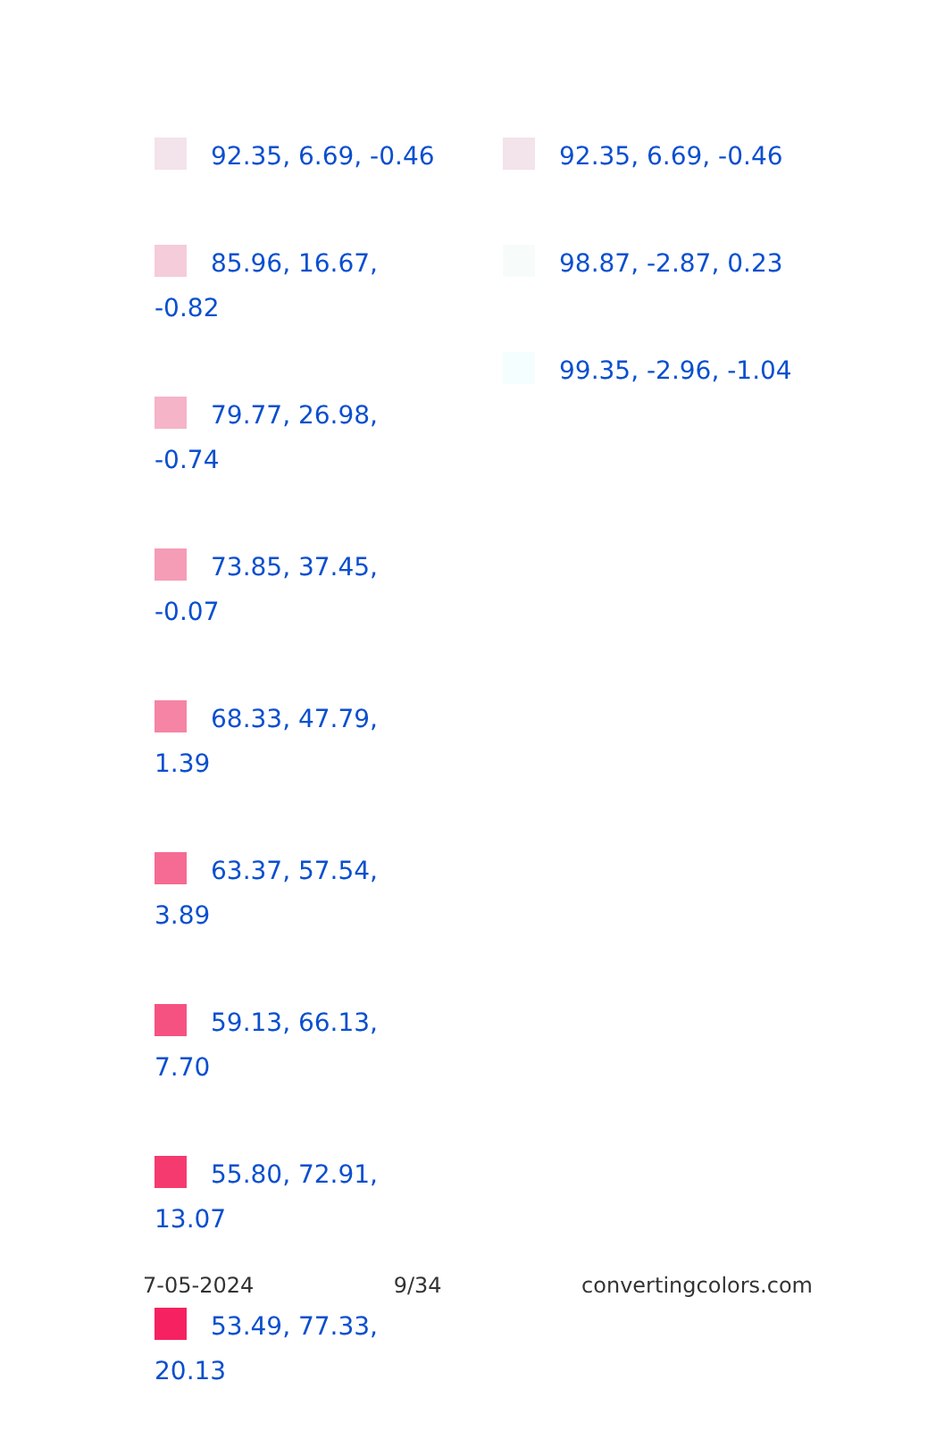92.35, 6.69, -0.46
85.96, 16.67, -0.82
79.77, 26.98, -0.74
73.85, 37.45, -0.07
68.33, 47.79, 1.39
63.37, 57.54, 3.89
59.13, 66.13, 7.70
55.80, 72.91, 13.07
53.49, 77.33, 20.13
92.35, 6.69, -0.46
98.87, -2.87, 0.23
99.35, -2.96, -1.04
7-05-2024 9/34 convertingcolors.com